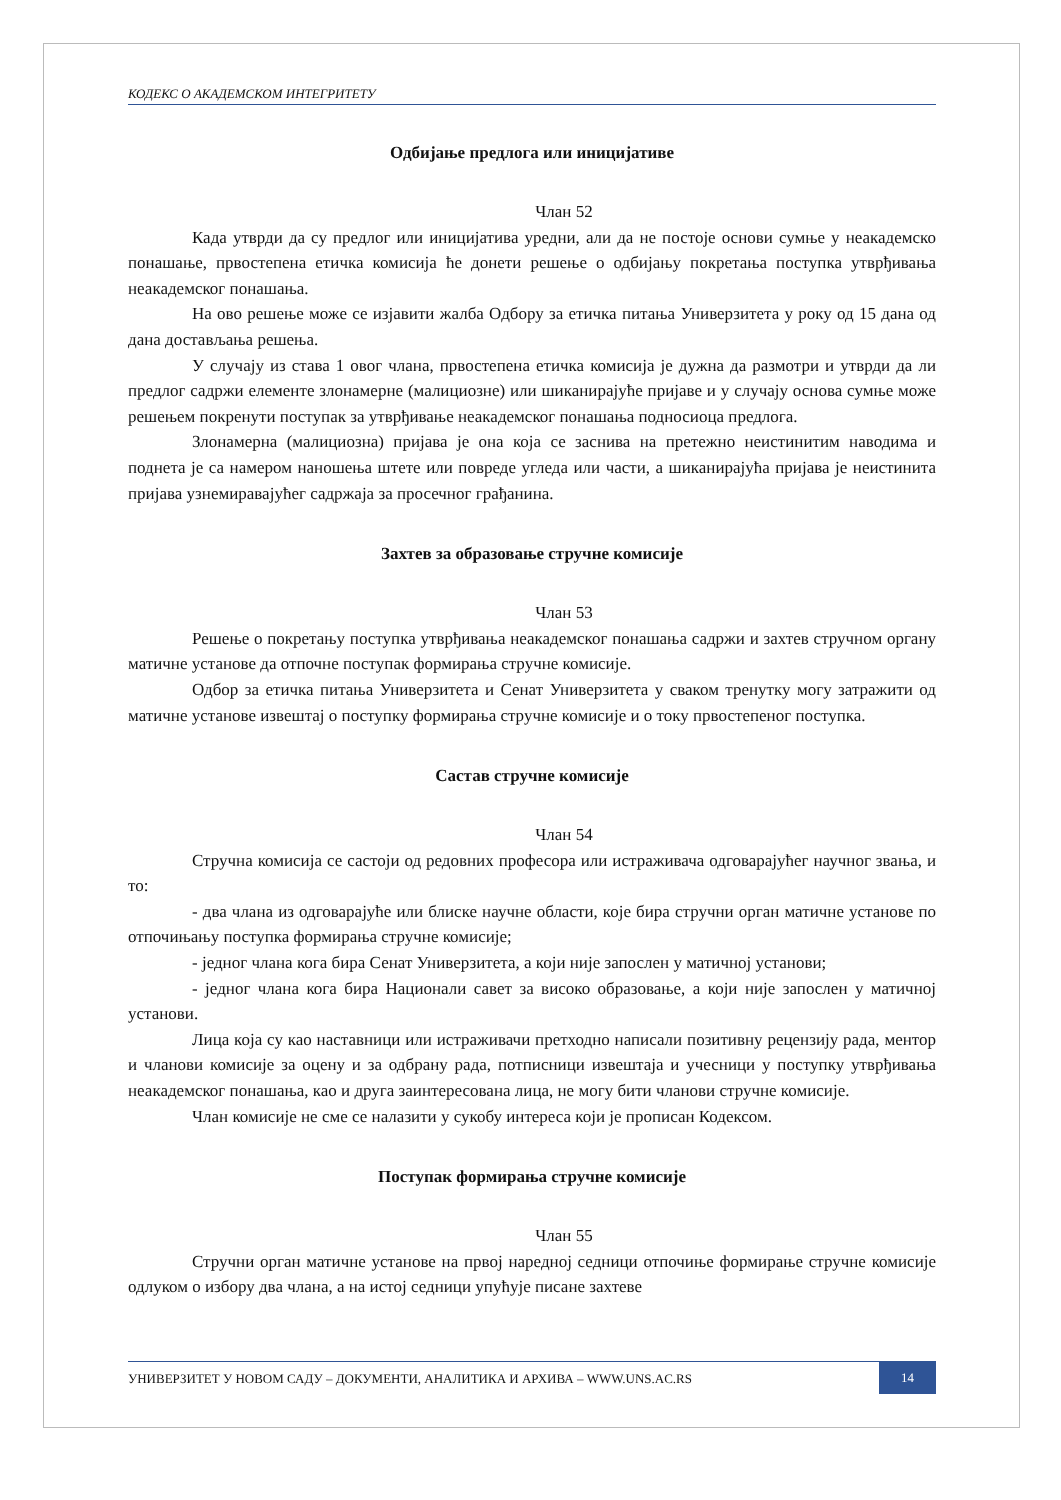КОДЕКС О АКАДЕМСКОМ ИНТЕГРИТЕТУ
Одбијање предлога или иницијативе
Члан 52
Када утврди да су предлог или иницијатива уредни, али да не постоје основи сумње у неакадемско понашање, првостепена етичка комисија ће донети решење о одбијању покретања поступка утврђивања неакадемског понашања.
На ово решење може се изјавити жалба Одбору за етичка питања Универзитета у року од 15 дана од дана достављања решења.
У случају из става 1 овог члана, првостепена етичка комисија је дужна да размотри и утврди да ли предлог садржи елементе злонамерне (малициозне) или шиканирајуће пријаве и у случају основа сумње може решењем покренути поступак за утврђивање неакадемског понашања подносиоца предлога.
Злонамерна (малициозна) пријава је она која се заснива на претежно неистинитим наводима и поднета је са намером наношења штете или повреде угледа или части, а шиканирајућа пријава је неистинита пријава узнемиравајућег садржаја за просечног грађанина.
Захтев за образовање стручне комисије
Члан 53
Решење о покретању поступка утврђивања неакадемског понашања садржи и захтев стручном органу матичне установе да отпочне поступак формирања стручне комисије.
Одбор за етичка питања Универзитета и Сенат Универзитета у сваком тренутку могу затражити од матичне установе извештај о поступку формирања стручне комисије и о току првостепеног поступка.
Састав стручне комисије
Члан 54
Стручна комисија се састоји од редовних професора или истраживача одговарајућег научног звања, и то:
- два члана из одговарајуће или блиске научне области, које бира стручни орган матичне установе по отпочињању поступка формирања стручне комисије;
- једног члана кога бира Сенат Универзитета, а који није запослен у матичној установи;
- једног члана кога бира Национали савет за високо образовање, а који није запослен у матичној установи.
Лица која су као наставници или истраживачи претходно написали позитивну рецензију рада, ментор и чланови комисије за оцену и за одбрану рада, потписници извештаја и учесници у поступку утврђивања неакадемског понашања, као и друга заинтересована лица, не могу бити чланови стручне комисије.
Члан комисије не сме се налазити у сукобу интереса који је прописан Кодексом.
Поступак формирања стручне комисије
Члан 55
Стручни орган матичне установе на првој наредној седници отпочиње формирање стручне комисије одлуком о избору два члана, а на истој седници упућује писане захтеве
УНИВЕРЗИТЕТ У НОВОМ САДУ – ДОКУМЕНТИ, АНАЛИТИКА И АРХИВА – WWW.UNS.AC.RS 14